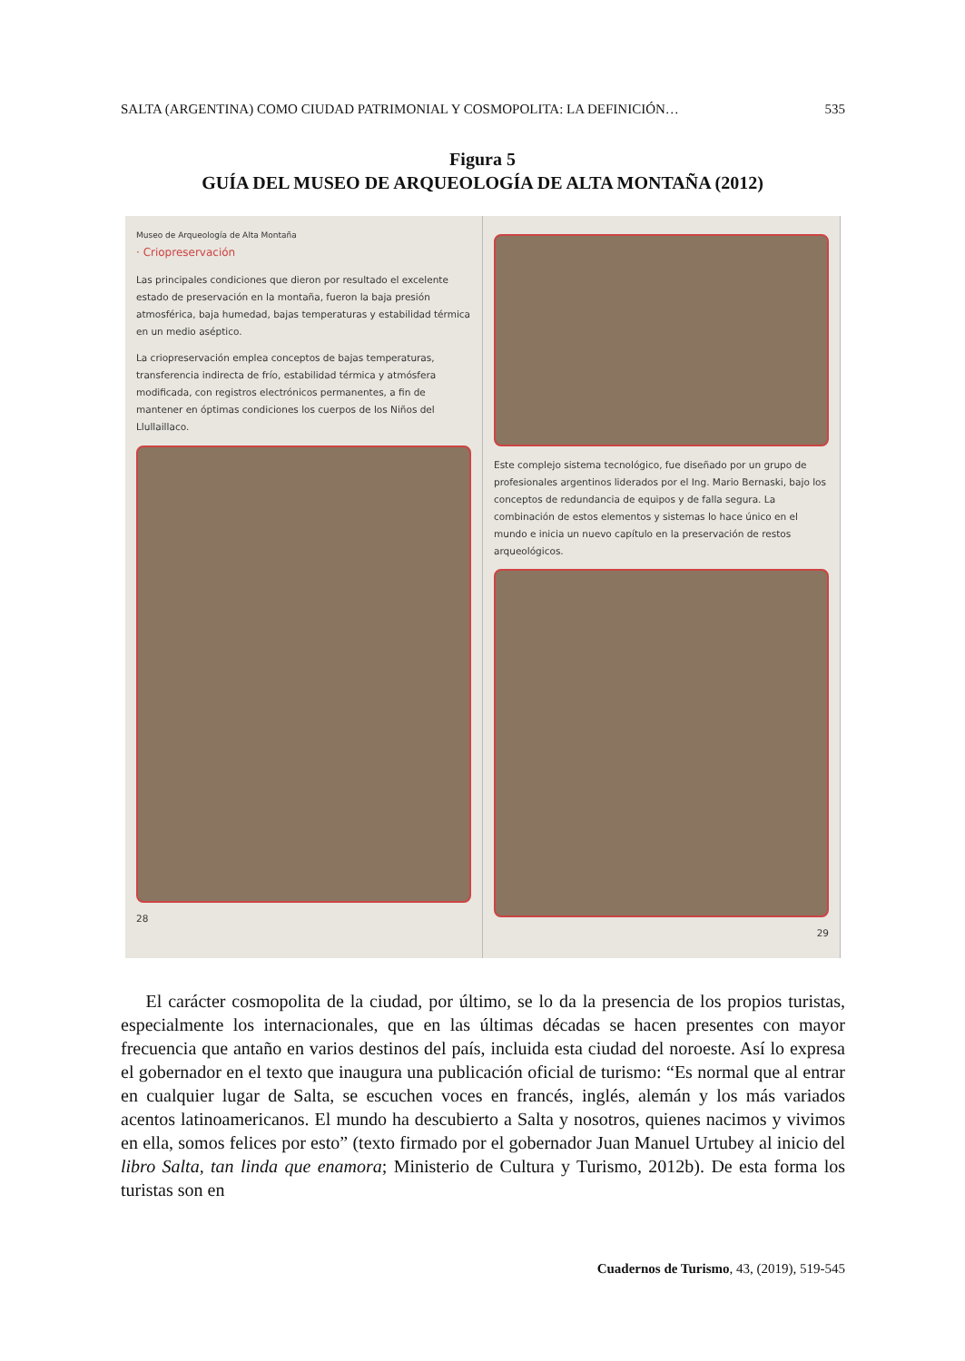SALTA (ARGENTINA) COMO CIUDAD PATRIMONIAL Y COSMOPOLITA: LA DEFINICIÓN… 535
Figura 5
GUÍA DEL MUSEO DE ARQUEOLOGÍA DE ALTA MONTAÑA (2012)
Museo de Arqueología de Alta Montaña
· Criopreservación
Las principales condiciones que dieron por resultado el excelente estado de preservación en la montaña, fueron la baja presión atmosférica, baja humedad, bajas temperaturas y estabilidad térmica en un medio aséptico.
La criopreservación emplea conceptos de bajas temperaturas, transferencia indirecta de frío, estabilidad térmica y atmósfera modificada, con registros electrónicos permanentes, a fin de mantener en óptimas condiciones los cuerpos de los Niños del Llullaillaco.
28
Este complejo sistema tecnológico, fue diseñado por un grupo de profesionales argentinos liderados por el Ing. Mario Bernaski, bajo los conceptos de redundancia de equipos y de falla segura. La combinación de estos elementos y sistemas lo hace único en el mundo e inicia un nuevo capítulo en la preservación de restos arqueológicos.
29
El carácter cosmopolita de la ciudad, por último, se lo da la presencia de los propios turistas, especialmente los internacionales, que en las últimas décadas se hacen presentes con mayor frecuencia que antaño en varios destinos del país, incluida esta ciudad del noroeste. Así lo expresa el gobernador en el texto que inaugura una publicación oficial de turismo: “Es normal que al entrar en cualquier lugar de Salta, se escuchen voces en francés, inglés, alemán y los más variados acentos latinoamericanos. El mundo ha descubierto a Salta y nosotros, quienes nacimos y vivimos en ella, somos felices por esto” (texto firmado por el gobernador Juan Manuel Urtubey al inicio del libro Salta, tan linda que enamora; Ministerio de Cultura y Turismo, 2012b). De esta forma los turistas son en
Cuadernos de Turismo, 43, (2019), 519-545